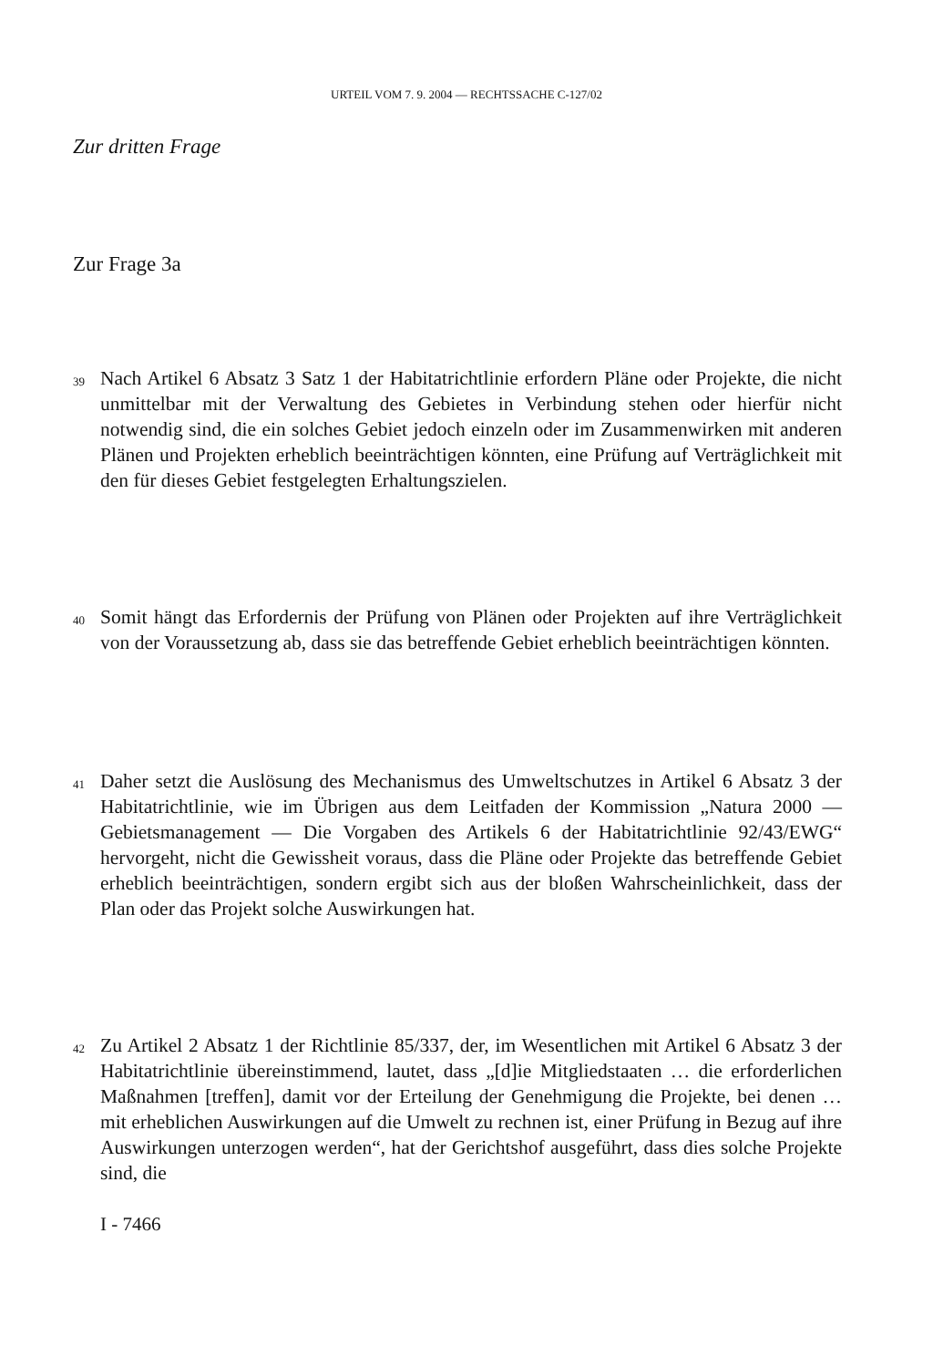URTEIL VOM 7. 9. 2004 — RECHTSSACHE C-127/02
Zur dritten Frage
Zur Frage 3a
39 Nach Artikel 6 Absatz 3 Satz 1 der Habitatrichtlinie erfordern Pläne oder Projekte, die nicht unmittelbar mit der Verwaltung des Gebietes in Verbindung stehen oder hierfür nicht notwendig sind, die ein solches Gebiet jedoch einzeln oder im Zusammenwirken mit anderen Plänen und Projekten erheblich beeinträchtigen könnten, eine Prüfung auf Verträglichkeit mit den für dieses Gebiet festgelegten Erhaltungszielen.
40 Somit hängt das Erfordernis der Prüfung von Plänen oder Projekten auf ihre Verträglichkeit von der Voraussetzung ab, dass sie das betreffende Gebiet erheblich beeinträchtigen könnten.
41 Daher setzt die Auslösung des Mechanismus des Umweltschutzes in Artikel 6 Absatz 3 der Habitatrichtlinie, wie im Übrigen aus dem Leitfaden der Kommission „Natura 2000 — Gebietsmanagement — Die Vorgaben des Artikels 6 der Habitatrichtlinie 92/43/EWG“ hervorgeht, nicht die Gewissheit voraus, dass die Pläne oder Projekte das betreffende Gebiet erheblich beeinträchtigen, sondern ergibt sich aus der bloßen Wahrscheinlichkeit, dass der Plan oder das Projekt solche Auswirkungen hat.
42 Zu Artikel 2 Absatz 1 der Richtlinie 85/337, der, im Wesentlichen mit Artikel 6 Absatz 3 der Habitatrichtlinie übereinstimmend, lautet, dass „[d]ie Mitgliedstaaten … die erforderlichen Maßnahmen [treffen], damit vor der Erteilung der Genehmigung die Projekte, bei denen … mit erheblichen Auswirkungen auf die Umwelt zu rechnen ist, einer Prüfung in Bezug auf ihre Auswirkungen unterzogen werden“, hat der Gerichtshof ausgeführt, dass dies solche Projekte sind, die
I - 7466